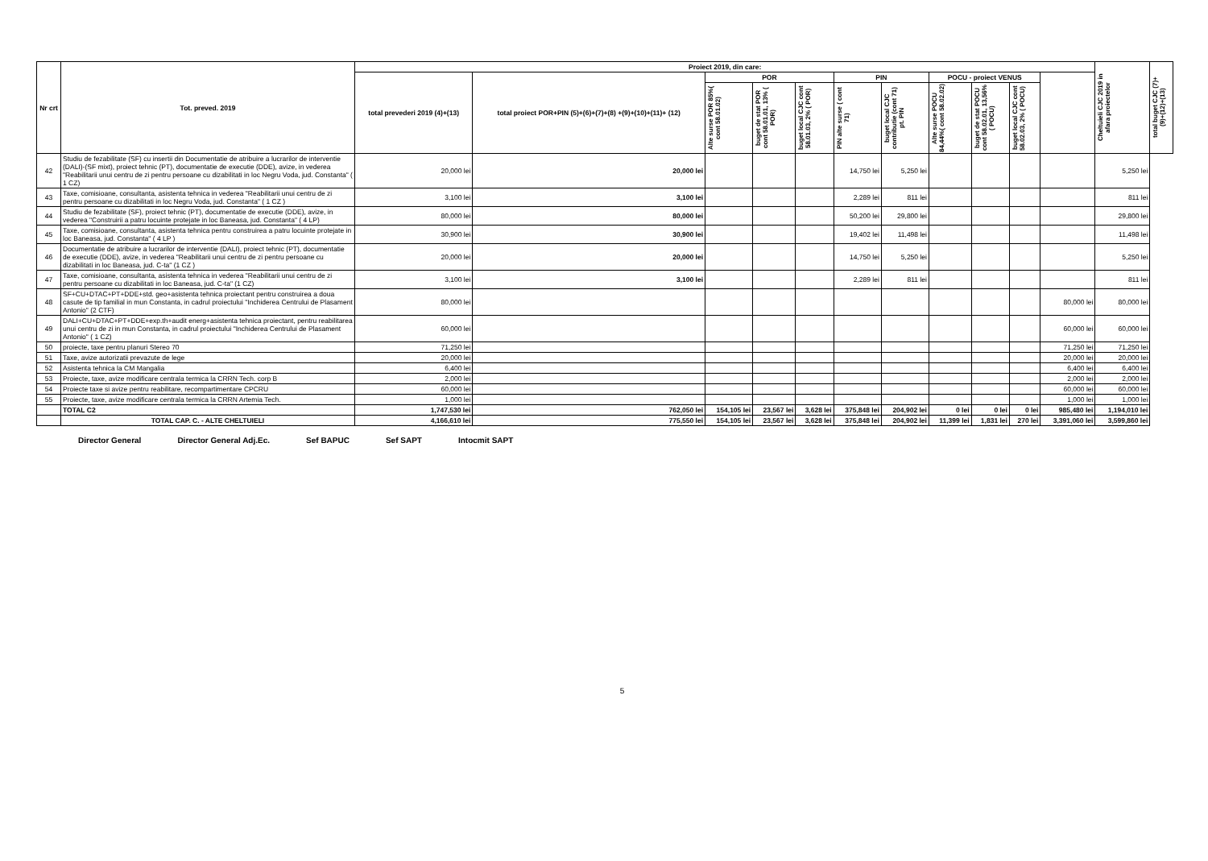| Nr crt | Tot. preved. 2019 | Proiect 2019, din care: | | | | | | | | | | | Cheltuieli CJC 2019 in afara proiectelor | total buget CJC (7)+(9)+(12)+(13) |
| --- | --- | --- | --- | --- | --- | --- | --- | --- | --- | --- | --- | --- | --- | --- |
| | | total prevederi 2019 (4)+(13) | total proiect POR+PIN (5)+(6)+(7)+(8) +(9)+(10)+(11)+ (12) | POR | | | PIN | | POCU - proiect VENUS | | | | | |
| | | | | Alte surse POR 85%( cont 58.01.02) | buget de stat POR cont 58.01.01, 13% ( POR) | buget local CJC cont 58.01.03, 2% ( POR) | PIN alte surse ( cont 71) | buget local CJC contributie (cont 71) pt. PIN | Alte surse POCU 84,44%( cont 58.02.02) | buget de stat POCU cont 58.02.01, 13,56% ( POCU) | buget local CJC cont 58.02.03, 2% ( POCU) | | | |
| 42 | Studiu de fezabilitate (SF) cu insertii din Documentatie de atribuire a lucrarilor de interventie (DALI)-(SF mixt), proiect tehnic (PT), documentatie de executie (DDE), avize, in vederea "Reabilitarii unui centru de zi pentru persoane cu dizabilitati in loc Negru Voda, jud. Constanta" ( 1 CZ) | 20,000 lei | 20,000 lei | | | | 14,750 lei | 5,250 lei | | | | | 5,250 lei | |
| 43 | Taxe, comisioane, consultanta, asistenta tehnica in vederea "Reabilitarii unui centru de zi pentru persoane cu dizabilitati in loc Negru Voda, jud. Constanta" ( 1 CZ ) | 3,100 lei | 3,100 lei | | | | 2,289 lei | 811 lei | | | | | 811 lei | |
| 44 | Studiu de fezabilitate (SF), proiect tehnic (PT), documentatie de executie (DDE), avize, in vederea "Construirii a patru locuinte protejate in loc Baneasa, jud. Constanta" ( 4 LP) | 80,000 lei | 80,000 lei | | | | 50,200 lei | 29,800 lei | | | | | 29,800 lei | |
| 45 | Taxe, comisioane, consultanta, asistenta tehnica pentru construirea a patru locuinte protejate in loc Baneasa, jud. Constanta" ( 4 LP ) | 30,900 lei | 30,900 lei | | | | 19,402 lei | 11,498 lei | | | | | 11,498 lei | |
| 46 | Documentatie de atribuire a lucrarilor de interventie (DALI), proiect tehnic (PT), documentatie de executie (DDE), avize, in vederea "Reabilitarii unui centru de zi pentru persoane cu dizabilitati in loc Baneasa, jud. C-ta" (1 CZ ) | 20,000 lei | 20,000 lei | | | | 14,750 lei | 5,250 lei | | | | | 5,250 lei | |
| 47 | Taxe, comisioane, consultanta, asistenta tehnica in vederea "Reabilitarii unui centru de zi pentru persoane cu dizabilitati in loc Baneasa, jud. C-ta" (1 CZ) | 3,100 lei | 3,100 lei | | | | 2,289 lei | 811 lei | | | | | 811 lei | |
| 48 | SF+CU+DTAC+PT+DDE+std. geo+asistenta tehnica proiectant pentru construirea a doua casute de tip familial in mun Constanta, in cadrul proiectului "Inchiderea Centrului de Plasament Antonio" (2 CTF) | 80,000 lei | | | | | | | | | | 80,000 lei | 80,000 lei | |
| 49 | DALI+CU+DTAC+PT+DDE+exp.th+audit energ+asistenta tehnica proiectant, pentru reabilitarea unui centru de zi in mun Constanta, in cadrul proiectului "Inchiderea Centrului de Plasament Antonio" ( 1 CZ) | 60,000 lei | | | | | | | | | | 60,000 lei | 60,000 lei | |
| 50 | proiecte, taxe pentru planuri Stereo 70 | 71,250 lei | | | | | | | | | | 71,250 lei | 71,250 lei | |
| 51 | Taxe, avize autorizatii prevazute de lege | 20,000 lei | | | | | | | | | | 20,000 lei | 20,000 lei | |
| 52 | Asistenta tehnica la CM Mangalia | 6,400 lei | | | | | | | | | | 6,400 lei | 6,400 lei | |
| 53 | Proiecte, taxe, avize modificare centrala termica la CRRN Tech. corp B | 2,000 lei | | | | | | | | | | 2,000 lei | 2,000 lei | |
| 54 | Proiecte taxe si avize pentru reabilitare, recompartimentare CPCRU | 60,000 lei | | | | | | | | | | 60,000 lei | 60,000 lei | |
| 55 | Proiecte, taxe, avize modificare centrala termica la CRRN Artemia Tech. | 1,000 lei | | | | | | | | | | 1,000 lei | 1,000 lei | |
| | TOTAL C2 | 1,747,530 lei | 762,050 lei | 154,105 lei | 23,567 lei | 3,628 lei | 375,848 lei | 204,902 lei | 0 lei | 0 lei | 0 lei | 985,480 lei | 1,194,010 lei | |
| | TOTAL CAP. C. - ALTE CHELTUIELI | 4,166,610 lei | 775,550 lei | 154,105 lei | 23,567 lei | 3,628 lei | 375,848 lei | 204,902 lei | 11,399 lei | 1,831 lei | 270 lei | 3,391,060 lei | 3,599,860 lei | |
Director General Director General Adj.Ec. Sef BAPUC Sef SAPT Intocmit SAPT
5